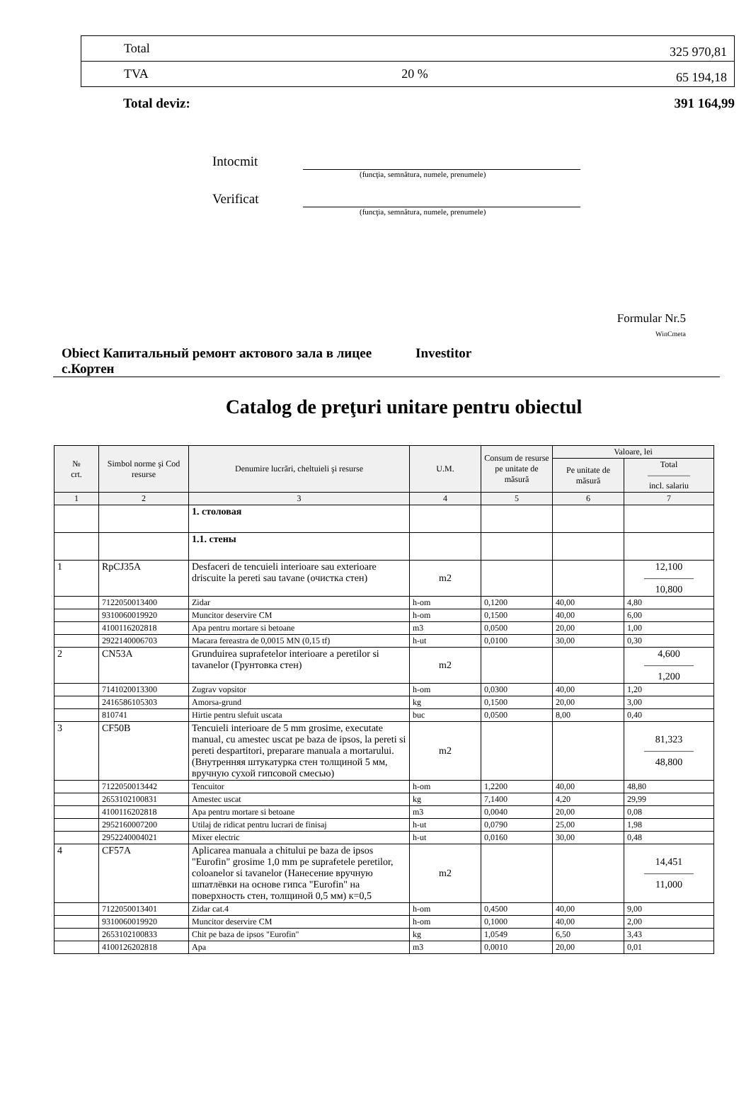| Total | | 325 970,81 |
| TVA | 20 % | 65 194,18 |
Total deviz: 391 164,99
Intocmit
(funcţia, semnătura, numele, prenumele)
Verificat
(funcţia, semnătura, numele, prenumele)
Formular Nr.5
WinCmeta
Obiect Капитальный ремонт актового зала в лицее с.Кортен
Investitor
Catalog de preţuri unitare pentru obiectul
| № crt. | Simbol norme şi Cod resurse | Denumire lucrări, cheltuieli şi resurse | U.M. | Consum de resurse pe unitate de măsură | Valoare, lei | |
| --- | --- | --- | --- | --- | --- | --- |
| | | | | | Pe unitate de măsură | Total ————— incl. salariu |
| 1 | 2 | 3 | 4 | 5 | 6 | 7 |
| | | 1. столовая | | | | |
| | | 1.1. стены | | | | |
| 1 | RpCJ35A | Desfaceri de tencuieli interioare sau exterioare driscuite la pereti sau tavane (очистка стен) | m2 | | | 12,100 ————— 10,800 |
| | 7122050013400 | Zidar | h-om | 0,1200 | 40,00 | 4,80 |
| | 9310060019920 | Muncitor deservire CM | h-om | 0,1500 | 40,00 | 6,00 |
| | 4100116202818 | Apa pentru mortare si betoane | m3 | 0,0500 | 20,00 | 1,00 |
| | 2922140006703 | Macara fereastra de 0,0015 MN (0,15 tf) | h-ut | 0,0100 | 30,00 | 0,30 |
| 2 | CN53A | Grunduirea suprafetelor interioare a peretilor si tavanelor (Грунтовка стен) | m2 | | | 4,600 ————— 1,200 |
| | 7141020013300 | Zugrav vopsitor | h-om | 0,0300 | 40,00 | 1,20 |
| | 2416586105303 | Amorsa-grund | kg | 0,1500 | 20,00 | 3,00 |
| | 810741 | Hirtie pentru slefuit uscata | buc | 0,0500 | 8,00 | 0,40 |
| 3 | CF50B | Tencuieli interioare de 5 mm grosime, executate manual, cu amestec uscat pe baza de ipsos, la pereti si pereti despartitori, preparare manuala a mortarului. (Внутренняя штукатурка стен толщиной 5 мм, вручную сухой гипсовой смесью) | m2 | | | 81,323 ————— 48,800 |
| | 7122050013442 | Tencuitor | h-om | 1,2200 | 40,00 | 48,80 |
| | 2653102100831 | Amestec uscat | kg | 7,1400 | 4,20 | 29,99 |
| | 4100116202818 | Apa pentru mortare si betoane | m3 | 0,0040 | 20,00 | 0,08 |
| | 2952160007200 | Utilaj de ridicat pentru lucrari de finisaj | h-ut | 0,0790 | 25,00 | 1,98 |
| | 2952240004021 | Mixer electric | h-ut | 0,0160 | 30,00 | 0,48 |
| 4 | CF57A | Aplicarea manuala a chitului pe baza de ipsos "Eurofin" grosime 1,0 mm pe suprafetele peretilor, coloanelor si tavanelor (Нанесение вручную шпатлёвки на основе гипса "Eurofin" на поверхность стен, толщиной 0,5 мм) к=0,5 | m2 | | | 14,451 ————— 11,000 |
| | 7122050013401 | Zidar cat.4 | h-om | 0,4500 | 40,00 | 9,00 |
| | 9310060019920 | Muncitor deservire CM | h-om | 0,1000 | 40,00 | 2,00 |
| | 2653102100833 | Chit pe baza de ipsos "Eurofin" | kg | 1,0549 | 6,50 | 3,43 |
| | 4100126202818 | Apa | m3 | 0,0010 | 20,00 | 0,01 |